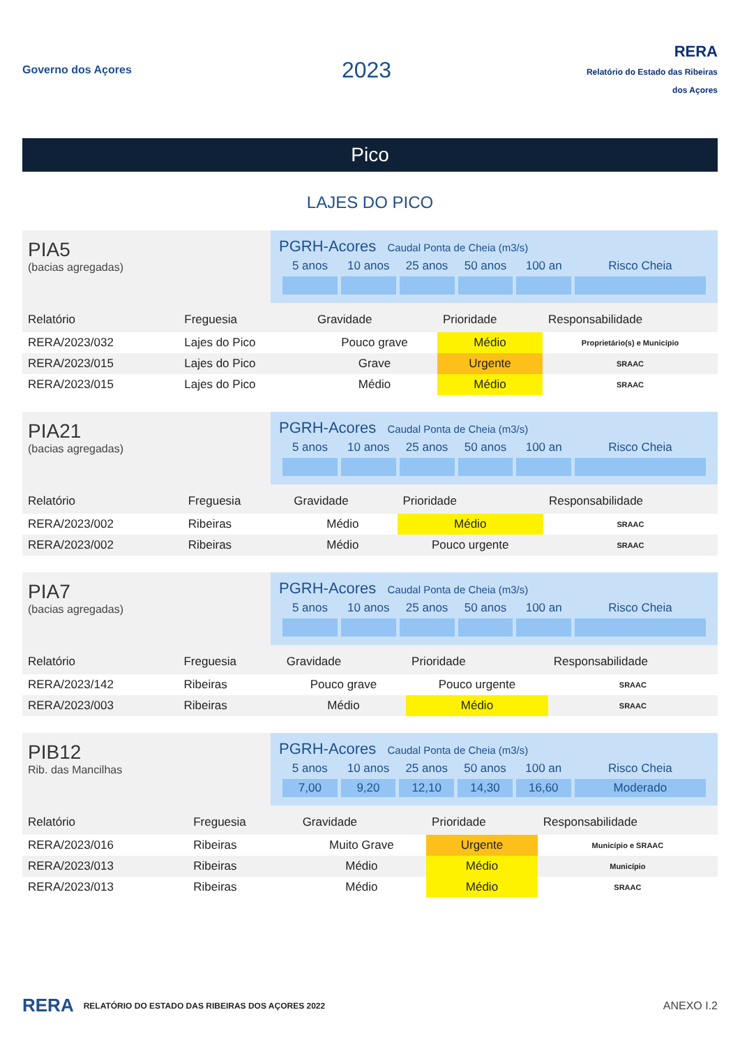Governo dos Açores
2023
RERA
Relatório do Estado das Ribeiras dos Açores
Pico
LAJES DO PICO
PIA5
(bacias agregadas)
PGRH-Acores Caudal Ponta de Cheia (m3/s)
| 5 anos | 10 anos | 25 anos | 50 anos | 100 an | Risco Cheia |
| Relatório | Freguesia | Gravidade | Prioridade | Responsabilidade |
| --- | --- | --- | --- | --- |
| RERA/2023/032 | Lajes do Pico | Pouco grave | Médio | Proprietário(s) e Município |
| RERA/2023/015 | Lajes do Pico | Grave | Urgente | SRAAC |
| RERA/2023/015 | Lajes do Pico | Médio | Médio | SRAAC |
PIA21
(bacias agregadas)
PGRH-Acores Caudal Ponta de Cheia (m3/s)
| 5 anos | 10 anos | 25 anos | 50 anos | 100 an | Risco Cheia |
| Relatório | Freguesia | Gravidade | Prioridade | Responsabilidade |
| --- | --- | --- | --- | --- |
| RERA/2023/002 | Ribeiras | Médio | Médio | SRAAC |
| RERA/2023/002 | Ribeiras | Médio | Pouco urgente | SRAAC |
PIA7
(bacias agregadas)
PGRH-Acores Caudal Ponta de Cheia (m3/s)
| 5 anos | 10 anos | 25 anos | 50 anos | 100 an | Risco Cheia |
| Relatório | Freguesia | Gravidade | Prioridade | Responsabilidade |
| --- | --- | --- | --- | --- |
| RERA/2023/142 | Ribeiras | Pouco grave | Pouco urgente | SRAAC |
| RERA/2023/003 | Ribeiras | Médio | Médio | SRAAC |
PIB12
Rib. das Mancilhas
PGRH-Acores Caudal Ponta de Cheia (m3/s)
| 5 anos | 10 anos | 25 anos | 50 anos | 100 an | Risco Cheia |
| 7,00 | 9,20 | 12,10 | 14,30 | 16,60 | Moderado |
| Relatório | Freguesia | Gravidade | Prioridade | Responsabilidade |
| --- | --- | --- | --- | --- |
| RERA/2023/016 | Ribeiras | Muito Grave | Urgente | Município e SRAAC |
| RERA/2023/013 | Ribeiras | Médio | Médio | Município |
| RERA/2023/013 | Ribeiras | Médio | Médio | SRAAC |
RERA RELATÓRIO DO ESTADO DAS RIBEIRAS DOS AÇORES 2022 ANEXO I.2